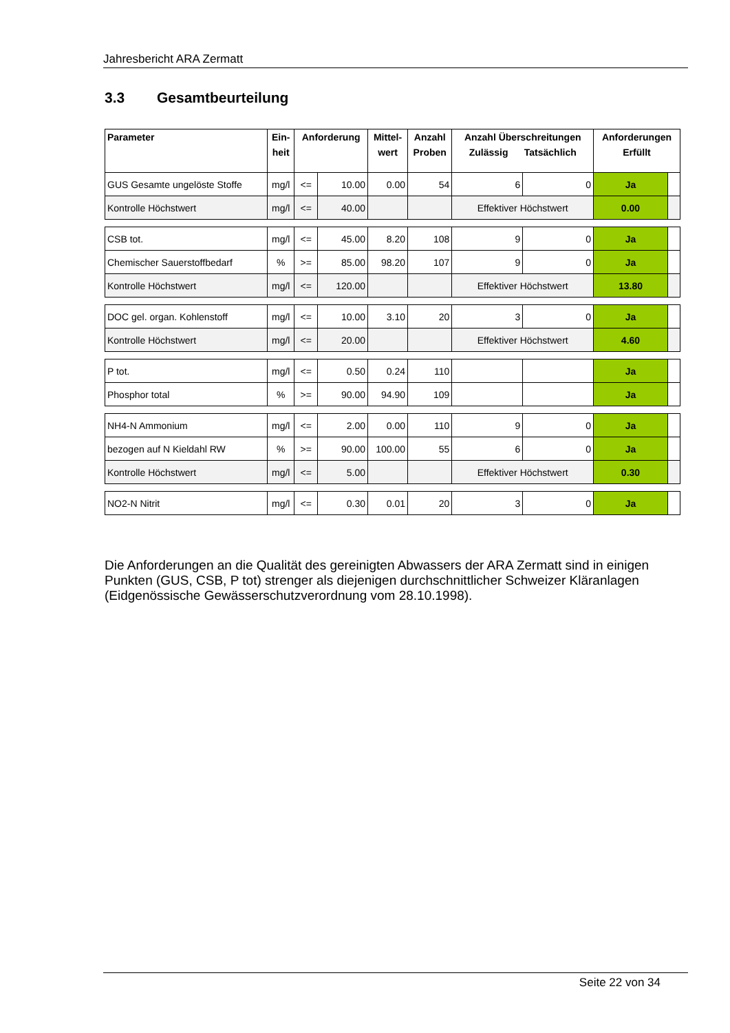Jahresbericht ARA Zermatt
3.3 Gesamtbeurteilung
| Parameter | Ein- heit | Anforderung | | Mittel- wert | Anzahl Proben | Anzahl Überschreitungen Zulässig Tatsächlich | | Anforderungen Erfüllt | |
| --- | --- | --- | --- | --- | --- | --- | --- | --- | --- |
| GUS Gesamte ungelöste Stoffe | mg/l | <= | 10.00 | 0.00 | 54 | 6 | 0 | Ja | |
| Kontrolle Höchstwert | mg/l | <= | 40.00 | | | Effektiver Höchstwert | | 0.00 | |
| CSB tot. | mg/l | <= | 45.00 | 8.20 | 108 | 9 | 0 | Ja | |
| Chemischer Sauerstoffbedarf | % | >= | 85.00 | 98.20 | 107 | 9 | 0 | Ja | |
| Kontrolle Höchstwert | mg/l | <= | 120.00 | | | Effektiver Höchstwert | | 13.80 | |
| DOC gel. organ. Kohlenstoff | mg/l | <= | 10.00 | 3.10 | 20 | 3 | 0 | Ja | |
| Kontrolle Höchstwert | mg/l | <= | 20.00 | | | Effektiver Höchstwert | | 4.60 | |
| P tot. | mg/l | <= | 0.50 | 0.24 | 110 | | | Ja | |
| Phosphor total | % | >= | 90.00 | 94.90 | 109 | | | Ja | |
| NH4-N Ammonium | mg/l | <= | 2.00 | 0.00 | 110 | 9 | 0 | Ja | |
| bezogen auf N Kieldahl RW | % | >= | 90.00 | 100.00 | 55 | 6 | 0 | Ja | |
| Kontrolle Höchstwert | mg/l | <= | 5.00 | | | Effektiver Höchstwert | | 0.30 | |
| NO2-N Nitrit | mg/l | <= | 0.30 | 0.01 | 20 | 3 | 0 | Ja | |
Die Anforderungen an die Qualität des gereinigten Abwassers der ARA Zermatt sind in einigen Punkten (GUS, CSB, P tot) strenger als diejenigen durchschnittlicher Schweizer Kläranlagen (Eidgenössische Gewässerschutzverordnung vom 28.10.1998).
Seite 22 von 34